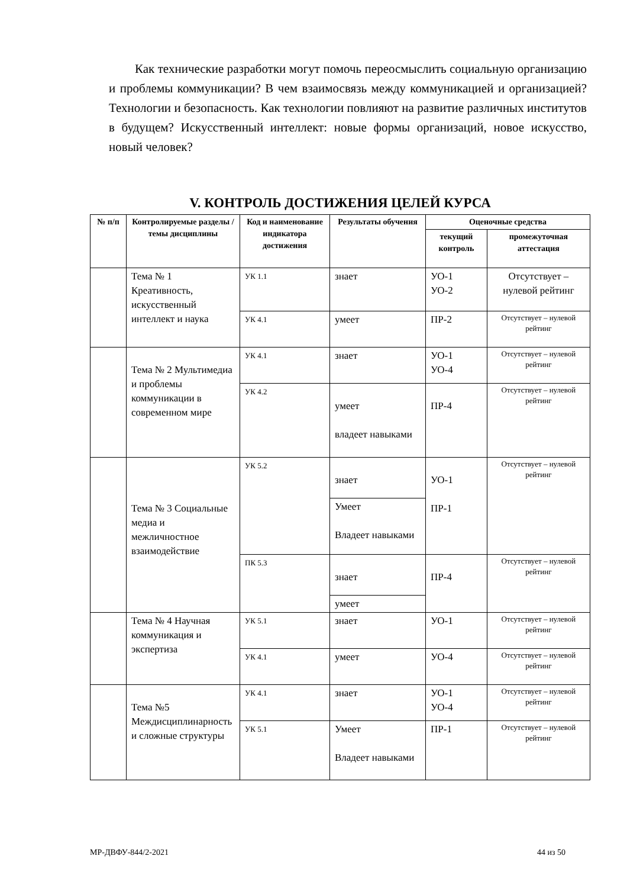Как технические разработки могут помочь переосмыслить социальную организацию и проблемы коммуникации? В чем взаимосвязь между коммуникацией и организацией? Технологии и безопасность. Как технологии повлияют на развитие различных институтов в будущем? Искусственный интеллект: новые формы организаций, новое искусство, новый человек?
V. КОНТРОЛЬ ДОСТИЖЕНИЯ ЦЕЛЕЙ КУРСА
| № п/п | Контролируемые разделы / темы дисциплины | Код и наименование индикатора достижения | Результаты обучения | Оценочные средства | |
| --- | --- | --- | --- | --- | --- |
| | | | | текущий контроль | промежуточная аттестация |
| | Тема № 1 Креативность, искусственный интеллект и наука | УК 1.1 | знает | УО-1 УО-2 | Отсутствует – нулевой рейтинг |
| | | УК 4.1 | умеет | ПР-2 | Отсутствует – нулевой рейтинг |
| | Тема № 2 Мультимедиа и проблемы коммуникации в современном мире | УК 4.1 | знает | УО-1 УО-4 | Отсутствует – нулевой рейтинг |
| | | УК 4.2 | умеет владеет навыками | ПР-4 | Отсутствует – нулевой рейтинг |
| | Тема № 3 Социальные медиа и межличностное взаимодействие | УК 5.2 | знает | УО-1 ПР-1 | Отсутствует – нулевой рейтинг |
| | | | Умеет Владеет навыками | | |
| | | ПК 5.3 | знает | ПР-4 | Отсутствует – нулевой рейтинг |
| | | | умеет | | |
| | Тема № 4 Научная коммуникация и экспертиза | УК 5.1 | знает | УО-1 | Отсутствует – нулевой рейтинг |
| | | УК 4.1 | умеет | УО-4 | Отсутствует – нулевой рейтинг |
| | Тема №5 Междисциплинарность и сложные структуры | УК 4.1 | знает | УО-1 УО-4 | Отсутствует – нулевой рейтинг |
| | | УК 5.1 | Умеет Владеет навыками | ПР-1 | Отсутствует – нулевой рейтинг |
МР-ДВФУ-844/2-2021 44 из 50